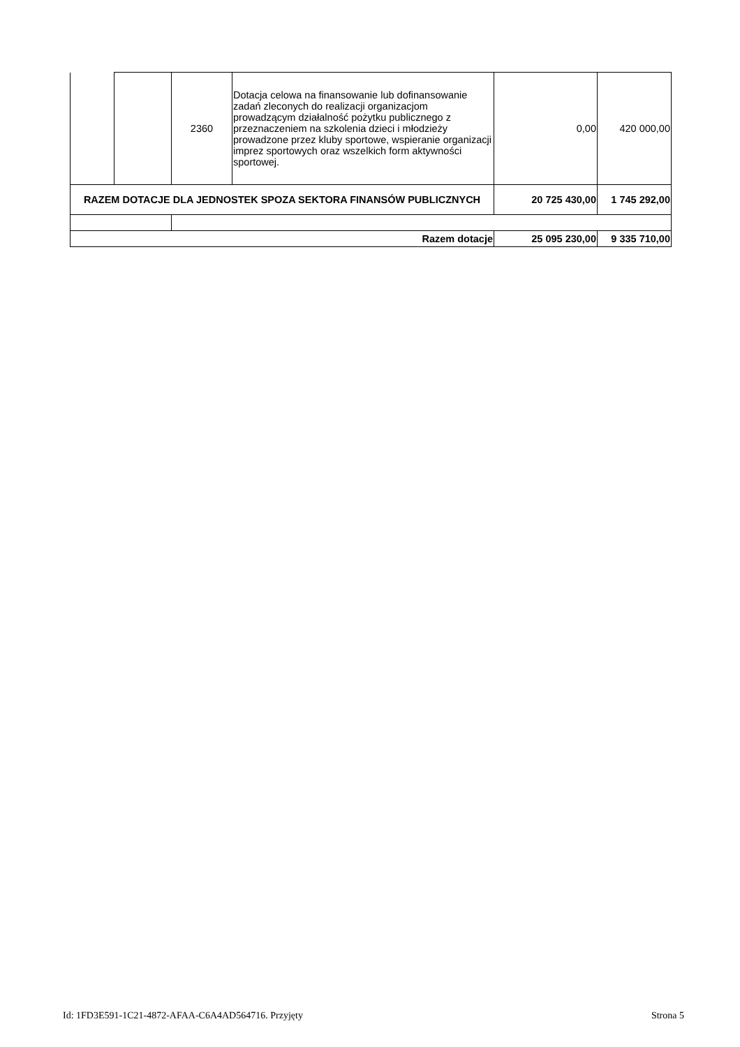| | | 2360 | Dotacja celowa na finansowanie lub dofinansowanie zadań zleconych do realizacji organizacjom prowadzącym działalność pożytku publicznego z przeznaczeniem na szkolenia dzieci i młodzieży prowadzone przez kluby sportowe, wspieranie organizacji imprez sportowych oraz wszelkich form aktywności sportowej. | 0,00 | 420 000,00 |
| RAZEM DOTACJE DLA JEDNOSTEK SPOZA SEKTORA FINANSÓW PUBLICZNYCH | | | | 20 725 430,00 | 1 745 292,00 |
| Razem dotacje | | | | 25 095 230,00 | 9 335 710,00 |
Id: 1FD3E591-1C21-4872-AFAA-C6A4AD564716. Przyjęty Strona 5